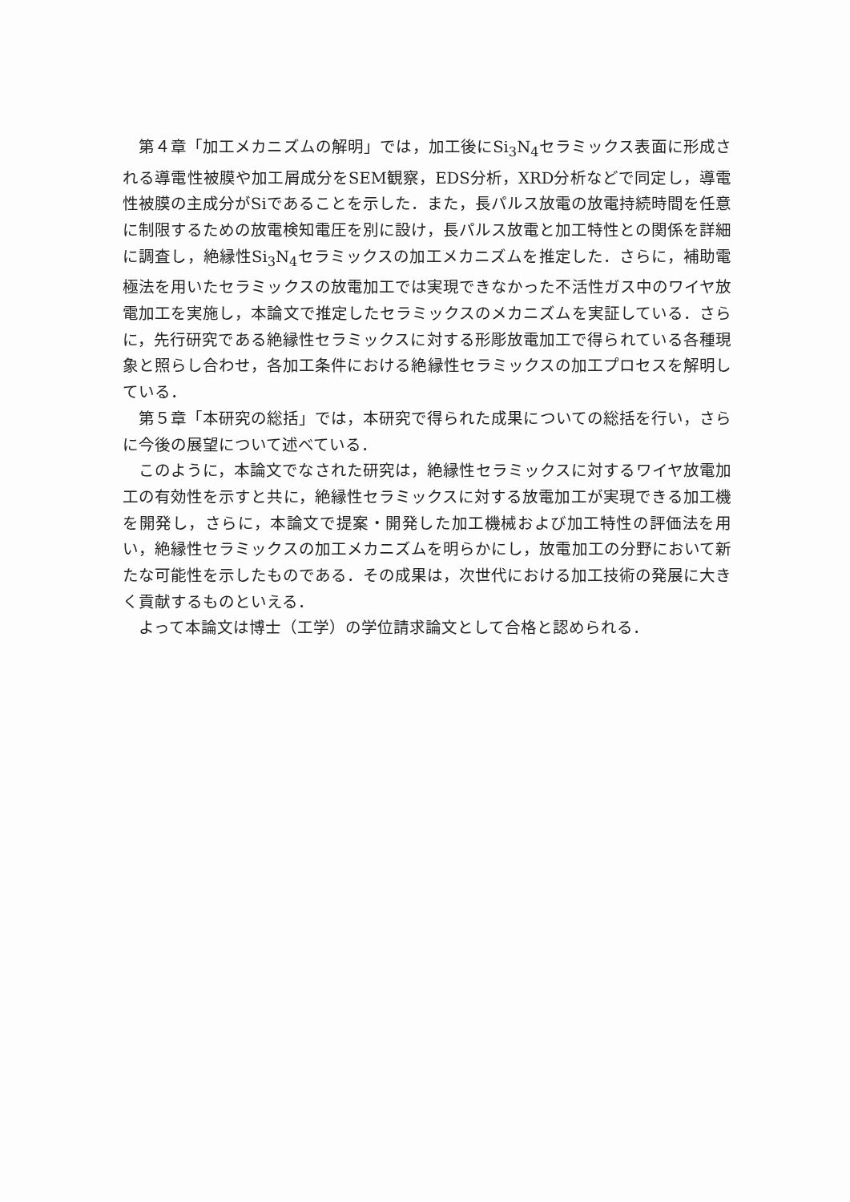第４章「加工メカニズムの解明」では，加工後にSi<sub>3</sub>N<sub>4</sub>セラミックス表面に形成される導電性被膜や加工屑成分をSEM観察，EDS分析，XRD分析などで同定し，導電性被膜の主成分がSiであることを示した．また，長パルス放電の放電持続時間を任意に制限するための放電検知電圧を別に設け，長パルス放電と加工特性との関係を詳細に調査し，絶縁性Si<sub>3</sub>N<sub>4</sub>セラミックスの加工メカニズムを推定した．さらに，補助電極法を用いたセラミックスの放電加工では実現できなかった不活性ガス中のワイヤ放電加工を実施し，本論文で推定したセラミックスのメカニズムを実証している．さらに，先行研究である絶縁性セラミックスに対する形彫放電加工で得られている各種現象と照らし合わせ，各加工条件における絶縁性セラミックスの加工プロセスを解明している．
第５章「本研究の総括」では，本研究で得られた成果についての総括を行い，さらに今後の展望について述べている．
このように，本論文でなされた研究は，絶縁性セラミックスに対するワイヤ放電加工の有効性を示すと共に，絶縁性セラミックスに対する放電加工が実現できる加工機を開発し，さらに，本論文で提案・開発した加工機械および加工特性の評価法を用い，絶縁性セラミックスの加工メカニズムを明らかにし，放電加工の分野において新たな可能性を示したものである．その成果は，次世代における加工技術の発展に大きく貢献するものといえる．
よって本論文は博士（工学）の学位請求論文として合格と認められる．